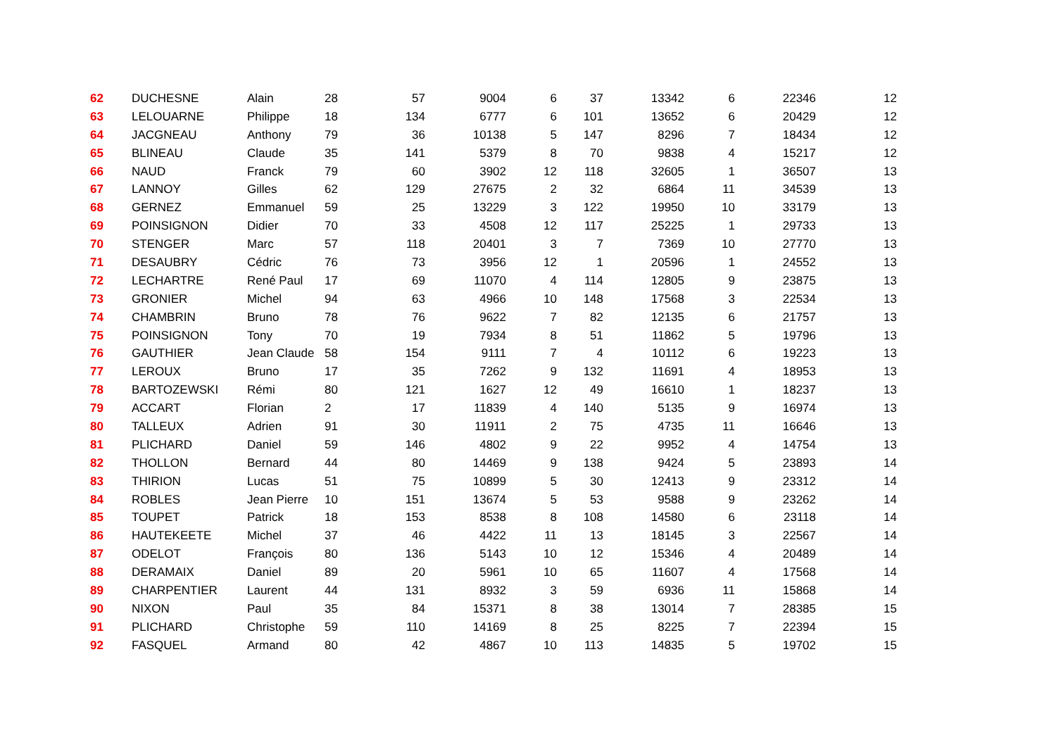| 62 | DUCHESNE | Alain | 28 | 57 | 9004 | 6 | 37 | 13342 | 6 | 22346 | 12 |
| 63 | LELOUARNE | Philippe | 18 | 134 | 6777 | 6 | 101 | 13652 | 6 | 20429 | 12 |
| 64 | JACGNEAU | Anthony | 79 | 36 | 10138 | 5 | 147 | 8296 | 7 | 18434 | 12 |
| 65 | BLINEAU | Claude | 35 | 141 | 5379 | 8 | 70 | 9838 | 4 | 15217 | 12 |
| 66 | NAUD | Franck | 79 | 60 | 3902 | 12 | 118 | 32605 | 1 | 36507 | 13 |
| 67 | LANNOY | Gilles | 62 | 129 | 27675 | 2 | 32 | 6864 | 11 | 34539 | 13 |
| 68 | GERNEZ | Emmanuel | 59 | 25 | 13229 | 3 | 122 | 19950 | 10 | 33179 | 13 |
| 69 | POINSIGNON | Didier | 70 | 33 | 4508 | 12 | 117 | 25225 | 1 | 29733 | 13 |
| 70 | STENGER | Marc | 57 | 118 | 20401 | 3 | 7 | 7369 | 10 | 27770 | 13 |
| 71 | DESAUBRY | Cédric | 76 | 73 | 3956 | 12 | 1 | 20596 | 1 | 24552 | 13 |
| 72 | LECHARTRE | René Paul | 17 | 69 | 11070 | 4 | 114 | 12805 | 9 | 23875 | 13 |
| 73 | GRONIER | Michel | 94 | 63 | 4966 | 10 | 148 | 17568 | 3 | 22534 | 13 |
| 74 | CHAMBRIN | Bruno | 78 | 76 | 9622 | 7 | 82 | 12135 | 6 | 21757 | 13 |
| 75 | POINSIGNON | Tony | 70 | 19 | 7934 | 8 | 51 | 11862 | 5 | 19796 | 13 |
| 76 | GAUTHIER | Jean Claude | 58 | 154 | 9111 | 7 | 4 | 10112 | 6 | 19223 | 13 |
| 77 | LEROUX | Bruno | 17 | 35 | 7262 | 9 | 132 | 11691 | 4 | 18953 | 13 |
| 78 | BARTOZEWSKI | Rémi | 80 | 121 | 1627 | 12 | 49 | 16610 | 1 | 18237 | 13 |
| 79 | ACCART | Florian | 2 | 17 | 11839 | 4 | 140 | 5135 | 9 | 16974 | 13 |
| 80 | TALLEUX | Adrien | 91 | 30 | 11911 | 2 | 75 | 4735 | 11 | 16646 | 13 |
| 81 | PLICHARD | Daniel | 59 | 146 | 4802 | 9 | 22 | 9952 | 4 | 14754 | 13 |
| 82 | THOLLON | Bernard | 44 | 80 | 14469 | 9 | 138 | 9424 | 5 | 23893 | 14 |
| 83 | THIRION | Lucas | 51 | 75 | 10899 | 5 | 30 | 12413 | 9 | 23312 | 14 |
| 84 | ROBLES | Jean Pierre | 10 | 151 | 13674 | 5 | 53 | 9588 | 9 | 23262 | 14 |
| 85 | TOUPET | Patrick | 18 | 153 | 8538 | 8 | 108 | 14580 | 6 | 23118 | 14 |
| 86 | HAUTEKEETE | Michel | 37 | 46 | 4422 | 11 | 13 | 18145 | 3 | 22567 | 14 |
| 87 | ODELOT | François | 80 | 136 | 5143 | 10 | 12 | 15346 | 4 | 20489 | 14 |
| 88 | DERAMAIX | Daniel | 89 | 20 | 5961 | 10 | 65 | 11607 | 4 | 17568 | 14 |
| 89 | CHARPENTIER | Laurent | 44 | 131 | 8932 | 3 | 59 | 6936 | 11 | 15868 | 14 |
| 90 | NIXON | Paul | 35 | 84 | 15371 | 8 | 38 | 13014 | 7 | 28385 | 15 |
| 91 | PLICHARD | Christophe | 59 | 110 | 14169 | 8 | 25 | 8225 | 7 | 22394 | 15 |
| 92 | FASQUEL | Armand | 80 | 42 | 4867 | 10 | 113 | 14835 | 5 | 19702 | 15 |